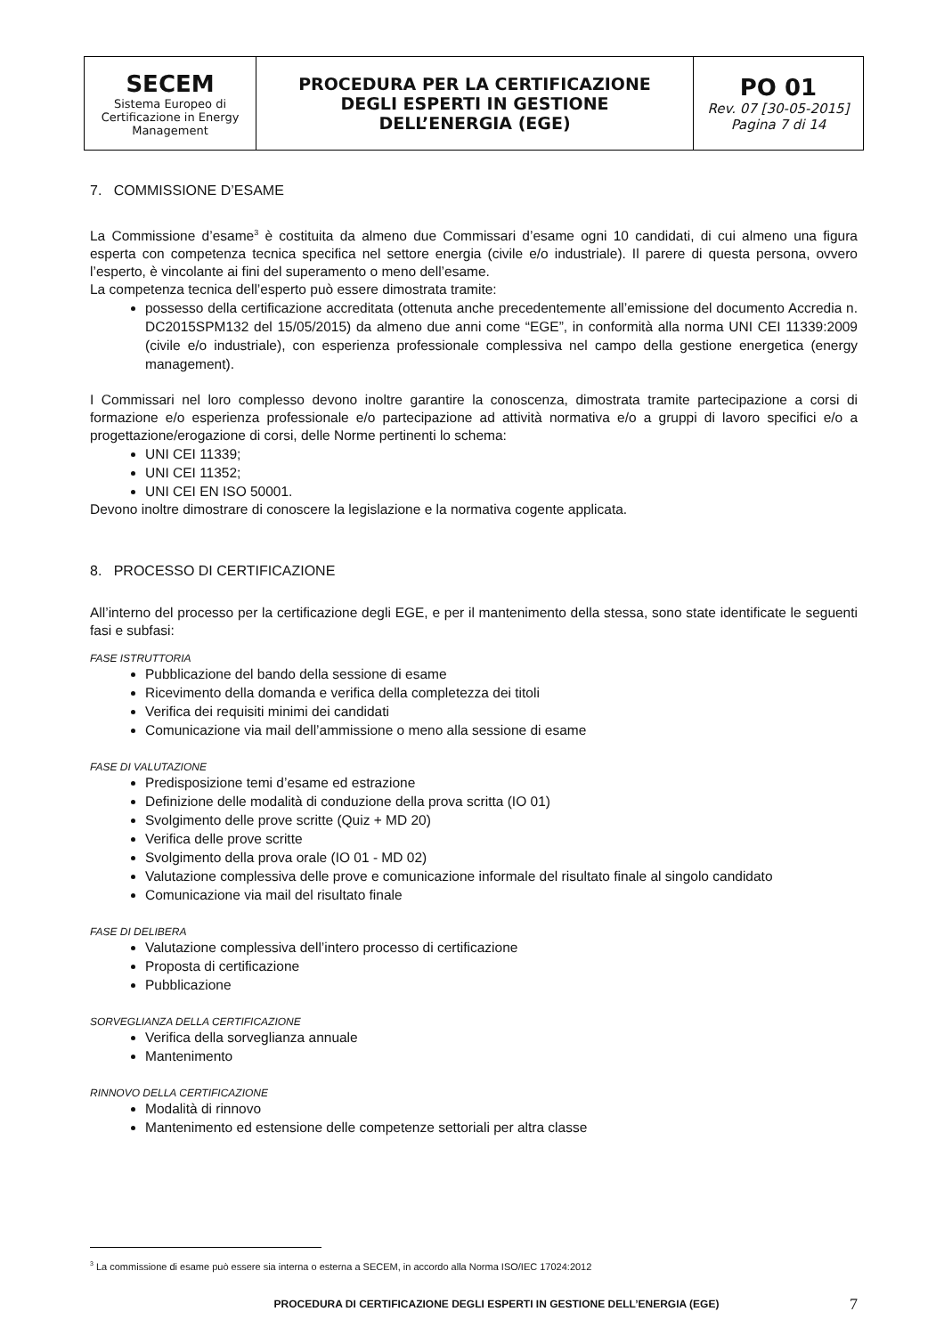| SECEM Sistema Europeo di Certificazione in Energy Management | PROCEDURA PER LA CERTIFICAZIONE DEGLI ESPERTI IN GESTIONE DELL’ENERGIA (EGE) | PO 01 Rev. 07 [30-05-2015] Pagina 7 di 14 |
7. COMMISSIONE D’ESAME
La Commissione d’esame<sup>3</sup> è costituita da almeno due Commissari d’esame ogni 10 candidati, di cui almeno una figura esperta con competenza tecnica specifica nel settore energia (civile e/o industriale). Il parere di questa persona, ovvero l’esperto, è vincolante ai fini del superamento o meno dell’esame.
La competenza tecnica dell’esperto può essere dimostrata tramite:
possesso della certificazione accreditata (ottenuta anche precedentemente all’emissione del documento Accredia n. DC2015SPM132 del 15/05/2015) da almeno due anni come “EGE”, in conformità alla norma UNI CEI 11339:2009 (civile e/o industriale), con esperienza professionale complessiva nel campo della gestione energetica (energy management).
I Commissari nel loro complesso devono inoltre garantire la conoscenza, dimostrata tramite partecipazione a corsi di formazione e/o esperienza professionale e/o partecipazione ad attività normativa e/o a gruppi di lavoro specifici e/o a progettazione/erogazione di corsi, delle Norme pertinenti lo schema:
UNI CEI 11339;
UNI CEI 11352;
UNI CEI EN ISO 50001.
Devono inoltre dimostrare di conoscere la legislazione e la normativa cogente applicata.
8. PROCESSO DI CERTIFICAZIONE
All’interno del processo per la certificazione degli EGE, e per il mantenimento della stessa, sono state identificate le seguenti fasi e subfasi:
FASE ISTRUTTORIA
Pubblicazione del bando della sessione di esame
Ricevimento della domanda e verifica della completezza dei titoli
Verifica dei requisiti minimi dei candidati
Comunicazione via mail dell’ammissione o meno alla sessione di esame
FASE DI VALUTAZIONE
Predisposizione temi d’esame ed estrazione
Definizione delle modalità di conduzione della prova scritta (IO 01)
Svolgimento delle prove scritte (Quiz + MD 20)
Verifica delle prove scritte
Svolgimento della prova orale (IO 01 - MD 02)
Valutazione complessiva delle prove e comunicazione informale del risultato finale al singolo candidato
Comunicazione via mail del risultato finale
FASE DI DELIBERA
Valutazione complessiva dell’intero processo di certificazione
Proposta di certificazione
Pubblicazione
SORVEGLIANZA DELLA CERTIFICAZIONE
Verifica della sorveglianza annuale
Mantenimento
RINNOVO DELLA CERTIFICAZIONE
Modalità di rinnovo
Mantenimento ed estensione delle competenze settoriali per altra classe
<sup>3</sup> La commissione di esame può essere sia interna o esterna a SECEM, in accordo alla Norma ISO/IEC 17024:2012
PROCEDURA DI CERTIFICAZIONE DEGLI ESPERTI IN GESTIONE DELL’ENERGIA (EGE) 7